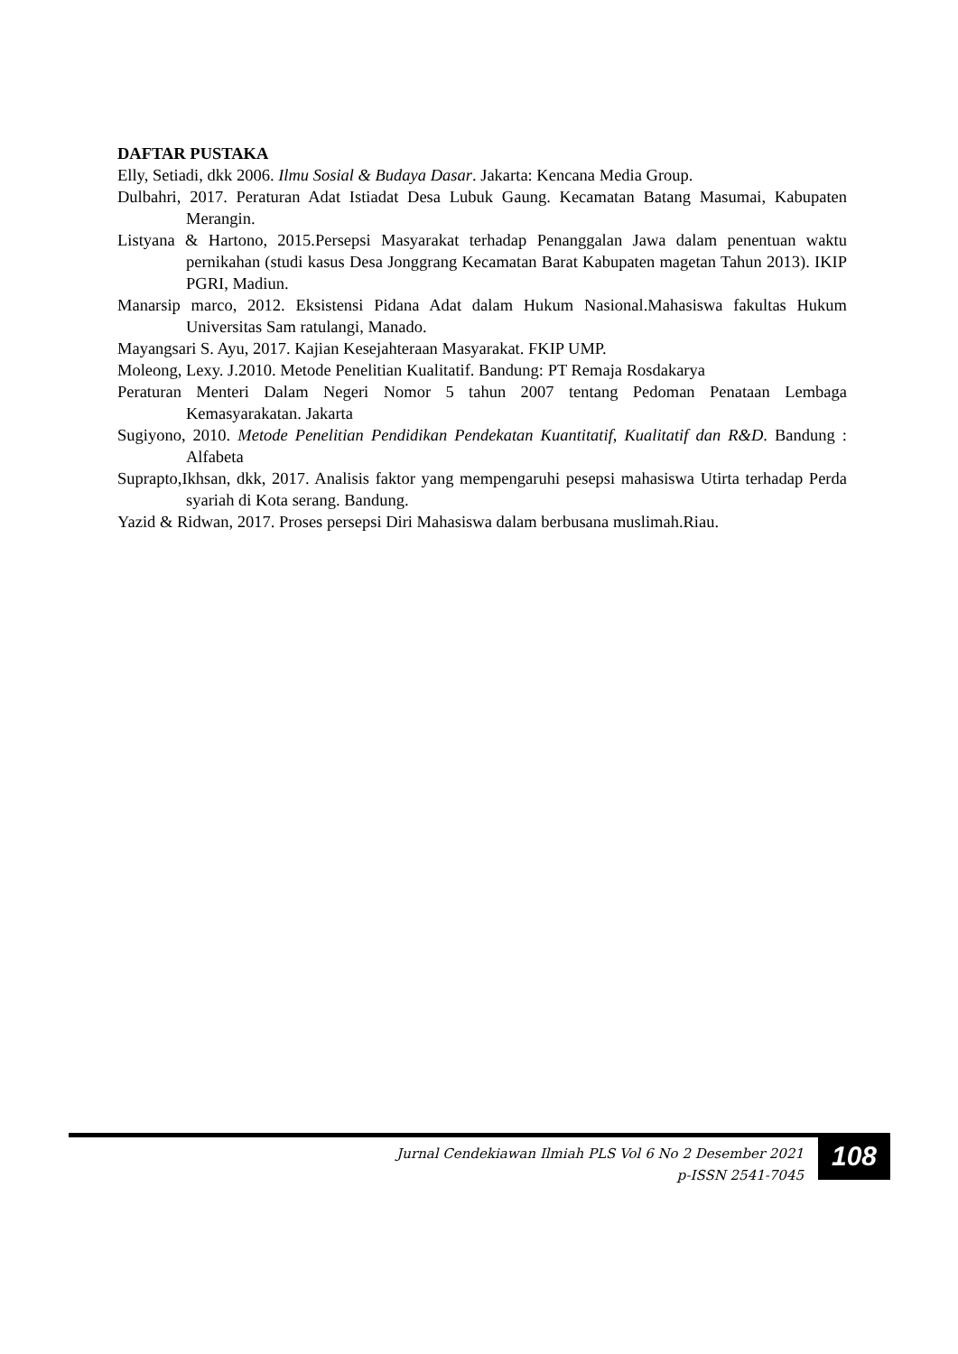DAFTAR PUSTAKA
Elly, Setiadi, dkk 2006. Ilmu Sosial & Budaya Dasar. Jakarta: Kencana Media Group.
Dulbahri, 2017. Peraturan Adat Istiadat Desa Lubuk Gaung. Kecamatan Batang Masumai, Kabupaten Merangin.
Listyana & Hartono, 2015.Persepsi Masyarakat terhadap Penanggalan Jawa dalam penentuan waktu pernikahan (studi kasus Desa Jonggrang Kecamatan Barat Kabupaten magetan Tahun 2013). IKIP PGRI, Madiun.
Manarsip marco, 2012. Eksistensi Pidana Adat dalam Hukum Nasional.Mahasiswa fakultas Hukum Universitas Sam ratulangi, Manado.
Mayangsari S. Ayu, 2017. Kajian Kesejahteraan Masyarakat. FKIP UMP.
Moleong, Lexy. J.2010. Metode Penelitian Kualitatif. Bandung: PT Remaja Rosdakarya
Peraturan Menteri Dalam Negeri Nomor 5 tahun 2007 tentang Pedoman Penataan Lembaga Kemasyarakatan. Jakarta
Sugiyono, 2010. Metode Penelitian Pendidikan Pendekatan Kuantitatif, Kualitatif dan R&D. Bandung : Alfabeta
Suprapto,Ikhsan, dkk, 2017. Analisis faktor yang mempengaruhi pesepsi mahasiswa Utirta terhadap Perda syariah di Kota serang. Bandung.
Yazid & Ridwan, 2017. Proses persepsi Diri Mahasiswa dalam berbusana muslimah.Riau.
Jurnal Cendekiawan Ilmiah PLS Vol 6 No 2 Desember 2021
p-ISSN 2541-7045
108